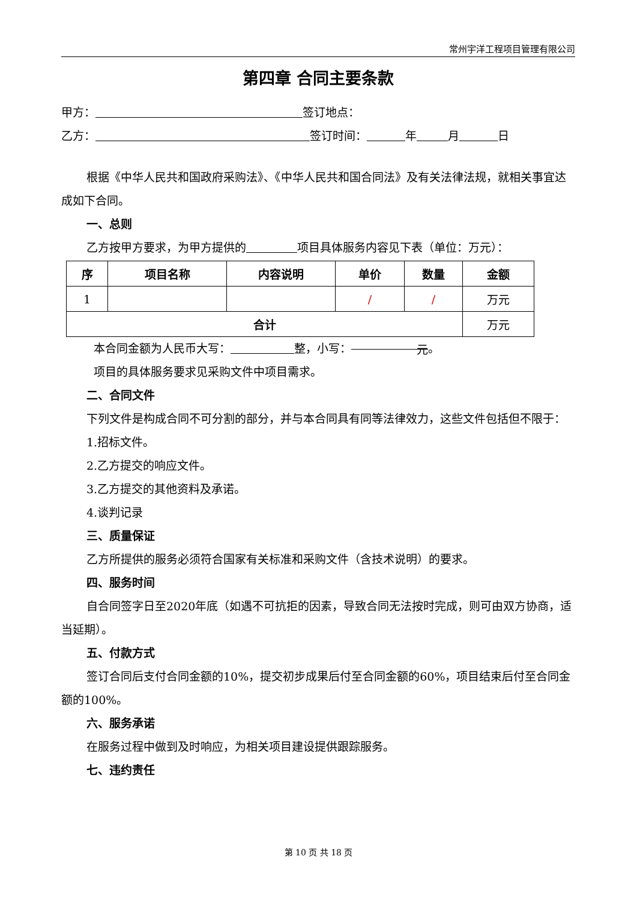常州宇洋工程项目管理有限公司
第四章 合同主要条款
甲方： 签订地点：
乙方： 签订时间： 年 月 日
根据《中华人民共和国政府采购法》、《中华人民共和国合同法》及有关法律法规，就相关事宜达成如下合同。
一、总则
乙方按甲方要求，为甲方提供的 项目具体服务内容见下表（单位：万元）：
| 序 | 项目名称 | 内容说明 | 单价 | 数量 | 金额 |
| --- | --- | --- | --- | --- | --- |
| 1 | | | / | / | 万元 |
| 合计 | | | | | 万元 |
本合同金额为人民币大写： 整，小写： 元 。
项目的具体服务要求见采购文件中项目需求。
二、合同文件
下列文件是构成合同不可分割的部分，并与本合同具有同等法律效力，这些文件包括但不限于：
1.招标文件。
2.乙方提交的响应文件。
3.乙方提交的其他资料及承诺。
4.谈判记录
三、质量保证
乙方所提供的服务必须符合国家有关标准和采购文件（含技术说明）的要求。
四、服务时间
自合同签字日至2020年底（如遇不可抗拒的因素，导致合同无法按时完成，则可由双方协商，适当延期）。
五、付款方式
签订合同后支付合同金额的10%，提交初步成果后付至合同金额的60%，项目结束后付至合同金额的100%。
六、服务承诺
在服务过程中做到及时响应，为相关项目建设提供跟踪服务。
七、违约责任
第 10 页 共 18 页